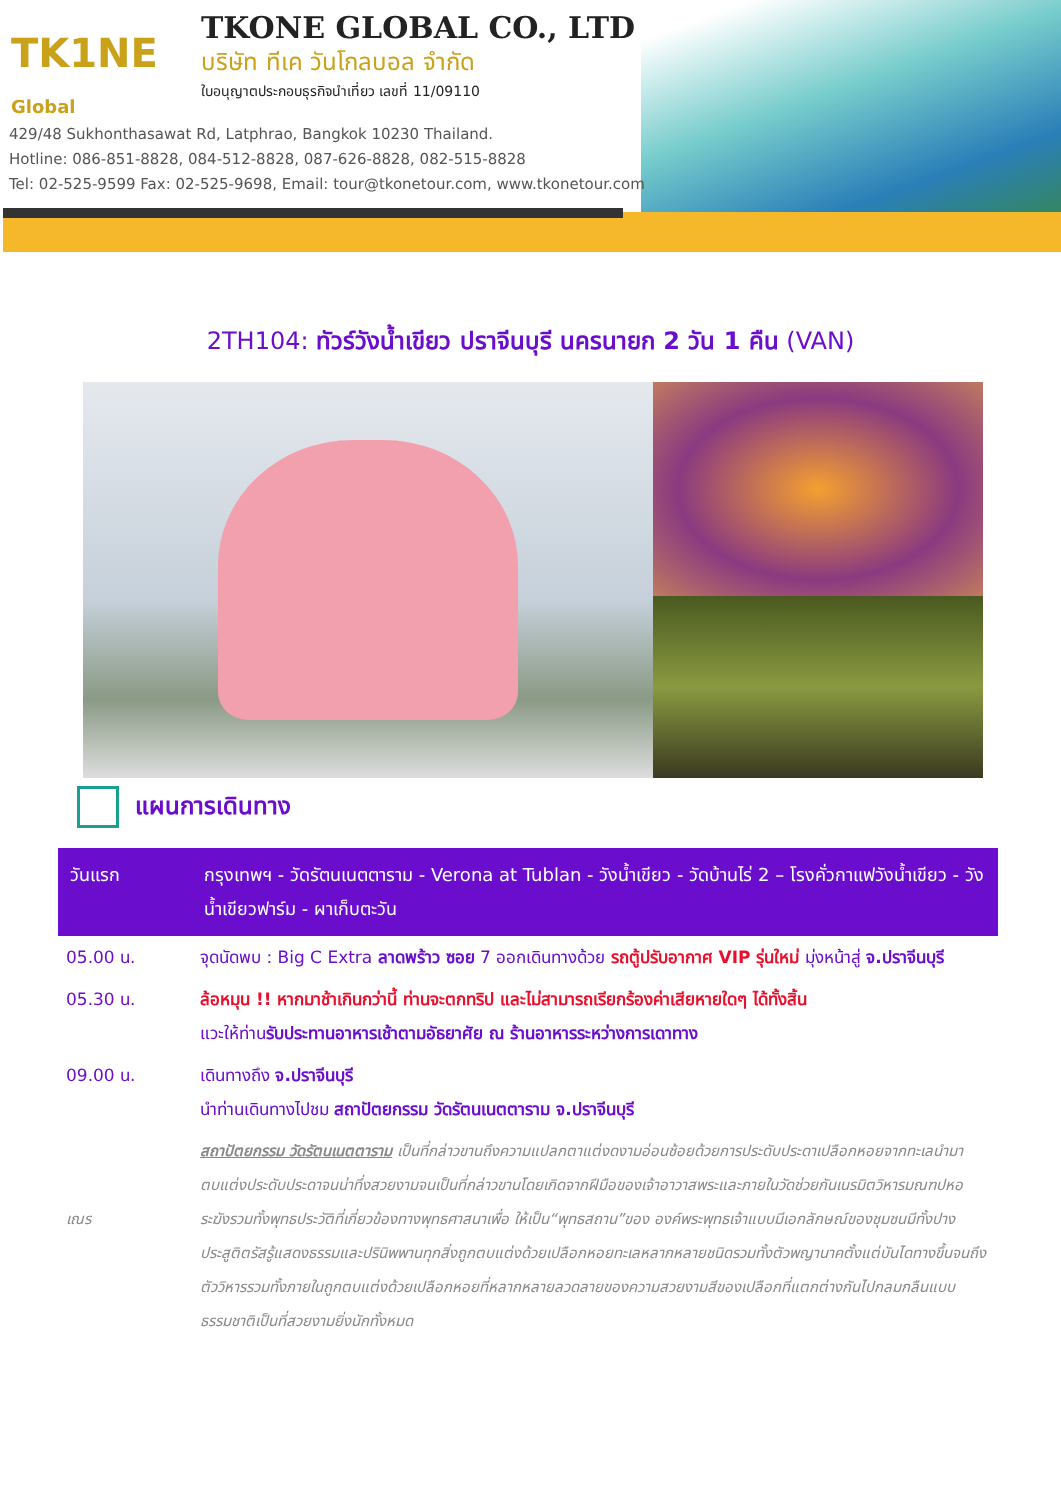TK1NE
Global
TKONE GLOBAL CO., LTD
บริษัท ทีเค วันโกลบอล จำกัด
ใบอนุญาตประกอบธุรกิจนำเที่ยว เลขที่ 11/09110
429/48 Sukhonthasawat Rd, Latphrao, Bangkok 10230 Thailand.
Hotline: 086-851-8828, 084-512-8828, 087-626-8828, 082-515-8828
Tel: 02-525-9599 Fax: 02-525-9698, Email: tour@tkonetour.com, www.tkonetour.com
2TH104: ทัวร์วังน้ำเขียว ปราจีนบุรี นครนายก 2 วัน 1 คืน (VAN)
แผนการเดินทาง
| วันแรก | กรุงเทพฯ - วัดรัตนเนตตาราม - Verona at Tublan - วังน้ำเขียว - วัดบ้านไร่ 2 – โรงคั่วกาแฟวังน้ำเขียว - วังน้ำเขียวฟาร์ม - ผาเก็บตะวัน |
| 05.00 น. | จุดนัดพบ : Big C Extra ลาดพร้าว ซอย 7 ออกเดินทางด้วย รถตู้ปรับอากาศ VIP รุ่นใหม่ มุ่งหน้าสู่ จ.ปราจีนบุรี |
| 05.30 น. | ล้อหมุน !! หากมาช้าเกินกว่านี้ ท่านจะตกทริป และไม่สามารถเรียกร้องค่าเสียหายใดๆ ได้ทั้งสิ้น แวะให้ท่าน รับประทานอาหารเช้าตามอัธยาศัย ณ ร้านอาหารระหว่างการเดาทาง |
| 09.00 น. | เดินทางถึง จ.ปราจีนบุรี นำท่านเดินทางไปชม สถาปัตยกรรม วัดรัตนเนตตาราม จ.ปราจีนบุรี |
| เณร | สถาปัตยกรรม วัดรัตนเนตตาราม เป็นที่กล่าวขานถึงความแปลกตาแต่งดงามอ่อนช้อยด้วยการประดับประดาเปลือกหอยจากทะเลนำมาตบแต่งประดับประดาจนน่าทึ่งสวยงามจนเป็นที่กล่าวขานโดยเกิดจากฝีมือของเจ้าอาวาสพระและภายในวัดช่วยกันเนรมิตวิหารมณฑปหอระฆังรวมทั้งพุทธประวัติที่เกี่ยวข้องทางพุทธศาสนาเพื่อ ให้เป็น“พุทธสถาน”ของ องค์พระพุทธเจ้าแบบมีเอกลักษณ์ของชุมชนมีทั้งปางประสูติตรัสรู้แสดงธรรมและปรินิพพานทุกสิ่งถูกตบแต่งด้วยเปลือกหอยทะเลหลากหลายชนิดรวมทั้งตัวพญานาคตั้งแต่บันไดทางขึ้นจนถึงตัววิหารรวมทั้งภายในถูกตบแต่งด้วยเปลือกหอยที่หลากหลายลวดลายของความสวยงามสีของเปลือกที่แตกต่างกันไปกลมกลืนแบบธรรมชาติเป็นที่สวยงามยิ่งนักทั้งหมด |